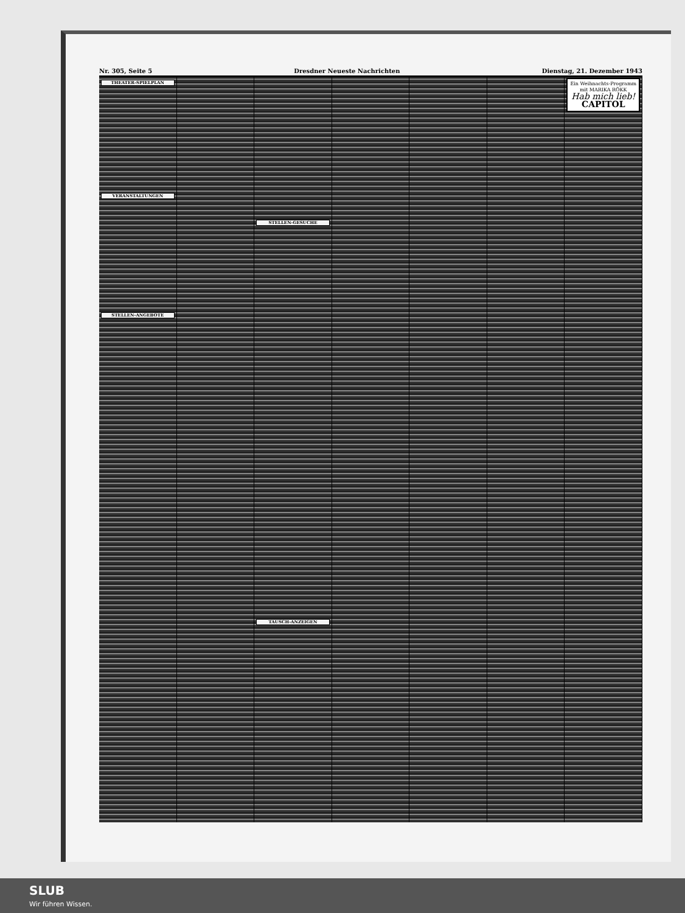Nr. 305, Seite 5 Dresdner Neueste Nachrichten Dienstag, 21. Dezember 1943
THEATER-SPIELPLAN
VERANSTALTUNGEN
STELLEN-ANGEBOTE
STELLEN-GESUCHE
TAUSCH-ANZEIGEN
Ein Weihnachts-Programm mit MARIKA RÖKK
Hab mich lieb!
CAPITOL
SLUB
Wir führen Wissen.